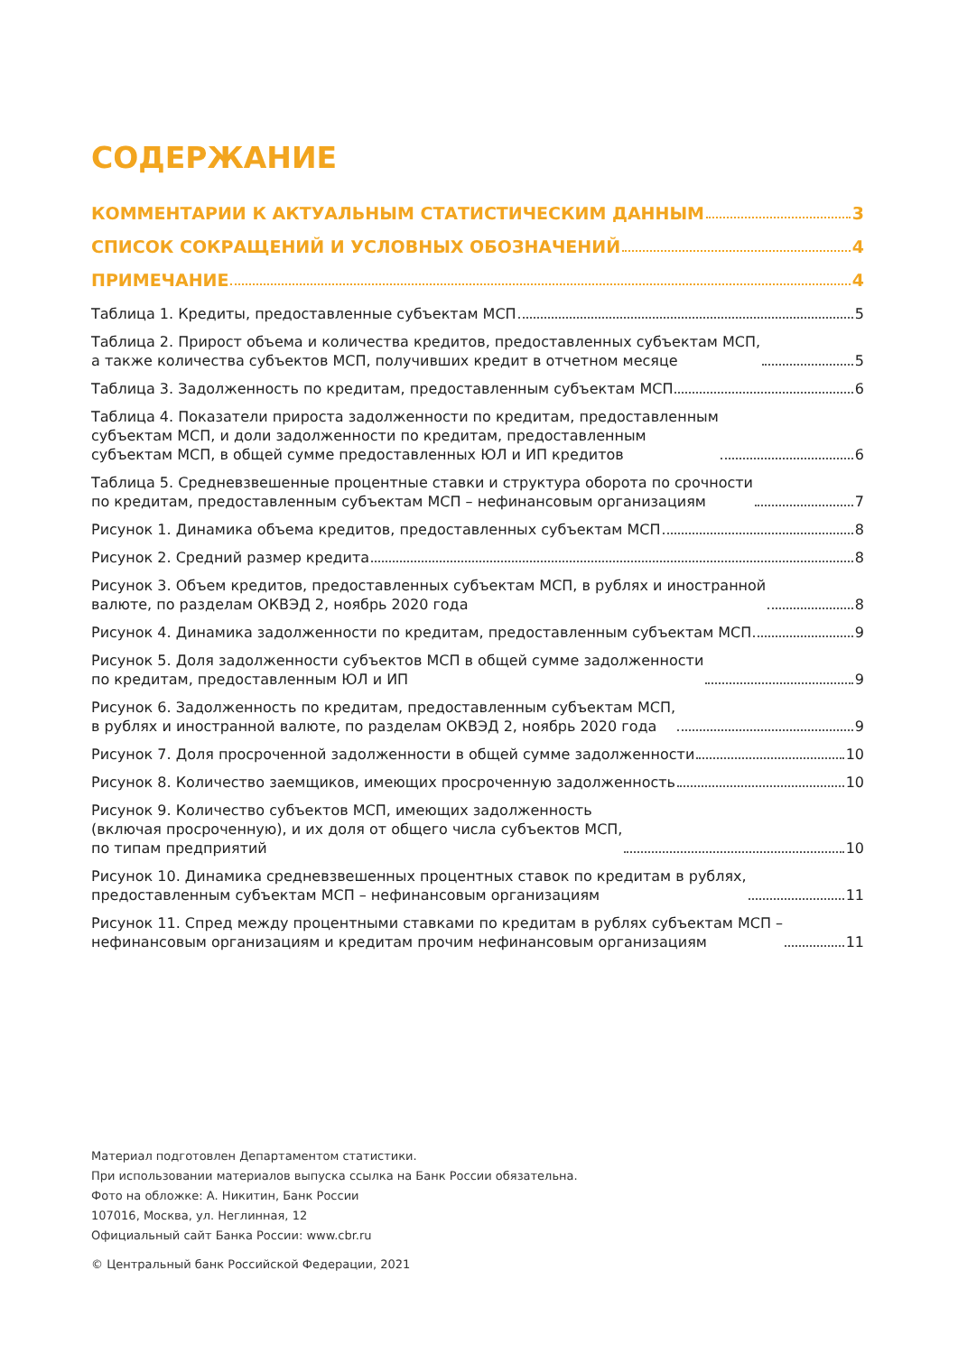СОДЕРЖАНИЕ
КОММЕНТАРИИ К АКТУАЛЬНЫМ СТАТИСТИЧЕСКИМ ДАННЫМ 3
СПИСОК СОКРАЩЕНИЙ И УСЛОВНЫХ ОБОЗНАЧЕНИЙ 4
ПРИМЕЧАНИЕ 4
Таблица 1. Кредиты, предоставленные субъектам МСП 5
Таблица 2. Прирост объема и количества кредитов, предоставленных субъектам МСП,
а также количества субъектов МСП, получивших кредит в отчетном месяце 5
Таблица 3. Задолженность по кредитам, предоставленным субъектам МСП 6
Таблица 4. Показатели прироста задолженности по кредитам, предоставленным
субъектам МСП, и доли задолженности по кредитам, предоставленным
субъектам МСП, в общей сумме предоставленных ЮЛ и ИП кредитов 6
Таблица 5. Средневзвешенные процентные ставки и структура оборота по срочности
по кредитам, предоставленным субъектам МСП – нефинансовым организациям 7
Рисунок 1. Динамика объема кредитов, предоставленных субъектам МСП 8
Рисунок 2. Средний размер кредита 8
Рисунок 3. Объем кредитов, предоставленных субъектам МСП, в рублях и иностранной
валюте, по разделам ОКВЭД 2, ноябрь 2020 года 8
Рисунок 4. Динамика задолженности по кредитам, предоставленным субъектам МСП 9
Рисунок 5. Доля задолженности субъектов МСП в общей сумме задолженности
по кредитам, предоставленным ЮЛ и ИП 9
Рисунок 6. Задолженность по кредитам, предоставленным субъектам МСП,
в рублях и иностранной валюте, по разделам ОКВЭД 2, ноябрь 2020 года 9
Рисунок 7. Доля просроченной задолженности в общей сумме задолженности 10
Рисунок 8. Количество заемщиков, имеющих просроченную задолженность 10
Рисунок 9. Количество субъектов МСП, имеющих задолженность
(включая просроченную), и их доля от общего числа субъектов МСП,
по типам предприятий 10
Рисунок 10. Динамика средневзвешенных процентных ставок по кредитам в рублях,
предоставленным субъектам МСП – нефинансовым организациям 11
Рисунок 11. Спред между процентными ставками по кредитам в рублях субъектам МСП –
нефинансовым организациям и кредитам прочим нефинансовым организациям 11
Материал подготовлен Департаментом статистики.
При использовании материалов выпуска ссылка на Банк России обязательна.
Фото на обложке: А. Никитин, Банк России
107016, Москва, ул. Неглинная, 12
Официальный сайт Банка России: www.cbr.ru
© Центральный банк Российской Федерации, 2021